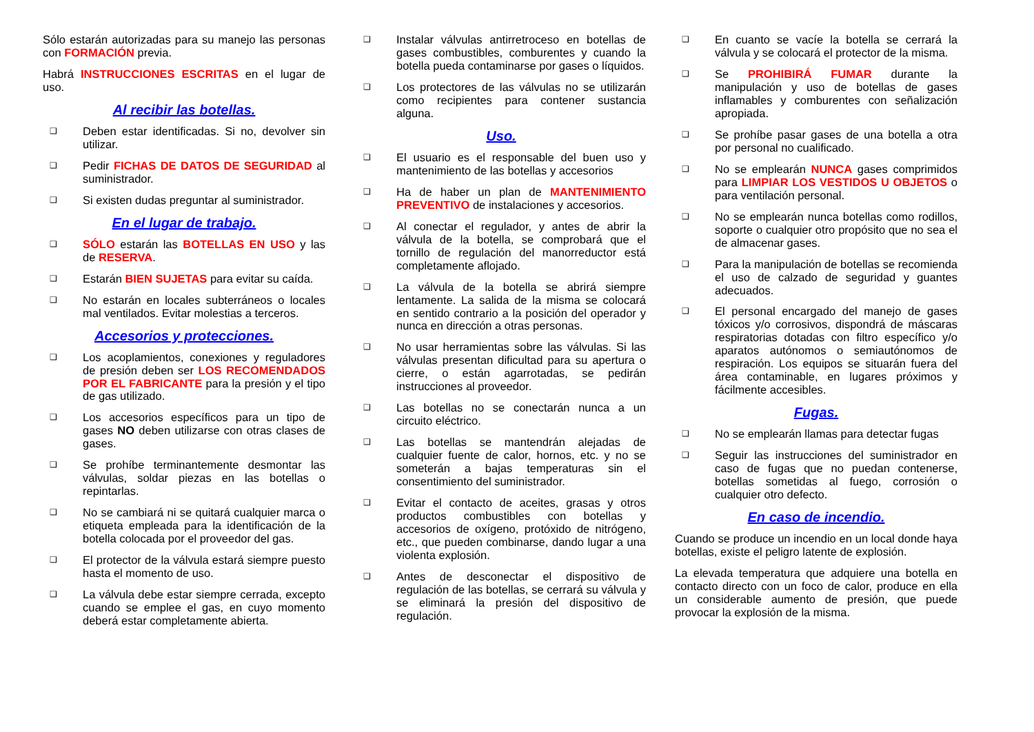Sólo estarán autorizadas para su manejo las personas con FORMACIÓN previa.
Habrá INSTRUCCIONES ESCRITAS en el lugar de uso.
Al recibir las botellas.
❑ Deben estar identificadas. Si no, devolver sin utilizar.
❑ Pedir FICHAS DE DATOS DE SEGURIDAD al suministrador.
❑ Si existen dudas preguntar al suministrador.
En el lugar de trabajo.
❑ SÓLO estarán las BOTELLAS EN USO y las de RESERVA.
❑ Estarán BIEN SUJETAS para evitar su caída.
❑ No estarán en locales subterráneos o locales mal ventilados. Evitar molestias a terceros.
Accesorios y protecciones.
❑ Los acoplamientos, conexiones y reguladores de presión deben ser LOS RECOMENDADOS POR EL FABRICANTE para la presión y el tipo de gas utilizado.
❑ Los accesorios específicos para un tipo de gases NO deben utilizarse con otras clases de gases.
❑ Se prohíbe terminantemente desmontar las válvulas, soldar piezas en las botellas o repintarlas.
❑ No se cambiará ni se quitará cualquier marca o etiqueta empleada para la identificación de la botella colocada por el proveedor del gas.
❑ El protector de la válvula estará siempre puesto hasta el momento de uso.
❑ La válvula debe estar siempre cerrada, excepto cuando se emplee el gas, en cuyo momento deberá estar completamente abierta.
❑ Instalar válvulas antirretroceso en botellas de gases combustibles, comburentes y cuando la botella pueda contaminarse por gases o líquidos.
❑ Los protectores de las válvulas no se utilizarán como recipientes para contener sustancia alguna.
Uso.
❑ El usuario es el responsable del buen uso y mantenimiento de las botellas y accesorios
❑ Ha de haber un plan de MANTENIMIENTO PREVENTIVO de instalaciones y accesorios.
❑ Al conectar el regulador, y antes de abrir la válvula de la botella, se comprobará que el tornillo de regulación del manorreductor está completamente aflojado.
❑ La válvula de la botella se abrirá siempre lentamente. La salida de la misma se colocará en sentido contrario a la posición del operador y nunca en dirección a otras personas.
❑ No usar herramientas sobre las válvulas. Si las válvulas presentan dificultad para su apertura o cierre, o están agarrotadas, se pedirán instrucciones al proveedor.
❑ Las botellas no se conectarán nunca a un circuito eléctrico.
❑ Las botellas se mantendrán alejadas de cualquier fuente de calor, hornos, etc. y no se someterán a bajas temperaturas sin el consentimiento del suministrador.
❑ Evitar el contacto de aceites, grasas y otros productos combustibles con botellas y accesorios de oxígeno, protóxido de nitrógeno, etc., que pueden combinarse, dando lugar a una violenta explosión.
❑ Antes de desconectar el dispositivo de regulación de las botellas, se cerrará su válvula y se eliminará la presión del dispositivo de regulación.
❑ En cuanto se vacíe la botella se cerrará la válvula y se colocará el protector de la misma.
❑ Se PROHIBIRÁ FUMAR durante la manipulación y uso de botellas de gases inflamables y comburentes con señalización apropiada.
❑ Se prohíbe pasar gases de una botella a otra por personal no cualificado.
❑ No se emplearán NUNCA gases comprimidos para LIMPIAR LOS VESTIDOS U OBJETOS o para ventilación personal.
❑ No se emplearán nunca botellas como rodillos, soporte o cualquier otro propósito que no sea el de almacenar gases.
❑ Para la manipulación de botellas se recomienda el uso de calzado de seguridad y guantes adecuados.
❑ El personal encargado del manejo de gases tóxicos y/o corrosivos, dispondrá de máscaras respiratorias dotadas con filtro específico y/o aparatos autónomos o semiautónomos de respiración. Los equipos se situarán fuera del área contaminable, en lugares próximos y fácilmente accesibles.
Fugas.
❑ No se emplearán llamas para detectar fugas
❑ Seguir las instrucciones del suministrador en caso de fugas que no puedan contenerse, botellas sometidas al fuego, corrosión o cualquier otro defecto.
En caso de incendio.
Cuando se produce un incendio en un local donde haya botellas, existe el peligro latente de explosión.
La elevada temperatura que adquiere una botella en contacto directo con un foco de calor, produce en ella un considerable aumento de presión, que puede provocar la explosión de la misma.